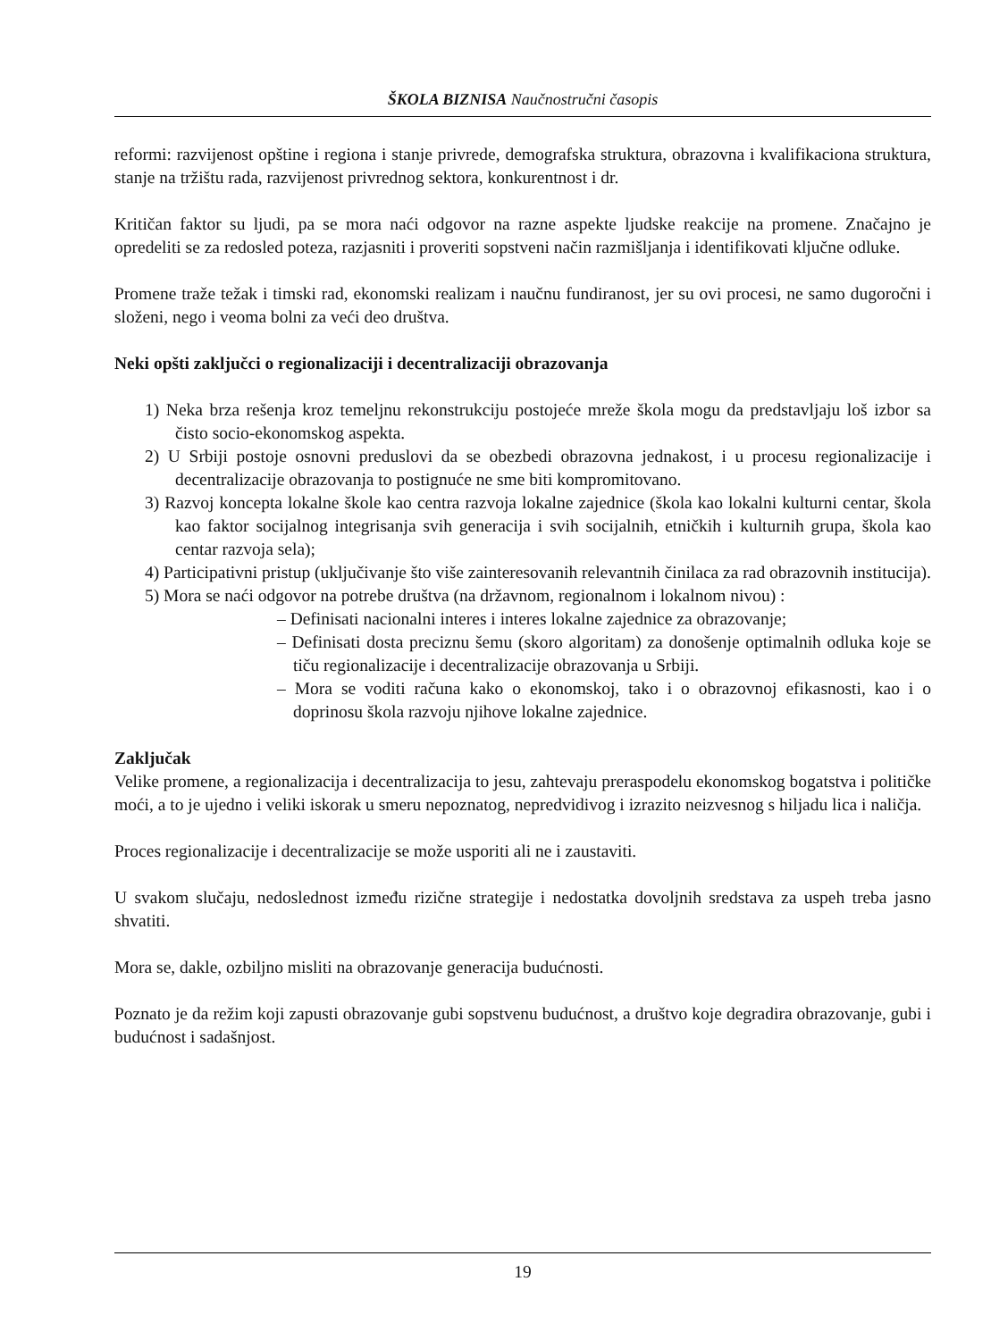ŠKOLA BIZNISA Naučnostručni časopis
reformi: razvijenost opštine i regiona i stanje privrede, demografska struktura, obrazovna i kvalifikaciona struktura, stanje na tržištu rada, razvijenost privrednog sektora, konkurentnost i dr.
Kritičan faktor su ljudi, pa se mora naći odgovor na razne aspekte ljudske reakcije na promene. Značajno je opredeliti se za redosled poteza, razjasniti i proveriti sopstveni način razmišljanja i identifikovati ključne odluke.
Promene traže težak i timski rad, ekonomski realizam i naučnu fundiranost, jer su ovi procesi, ne samo dugoročni i složeni, nego i veoma bolni za veći deo društva.
Neki opšti zaključci o regionalizaciji i decentralizaciji obrazovanja
1) Neka brza rešenja kroz temeljnu rekonstrukciju postojeće mreže škola mogu da predstavljaju loš izbor sa čisto socio-ekonomskog aspekta.
2) U Srbiji postoje osnovni preduslovi da se obezbedi obrazovna jednakost, i u procesu regionalizacije i decentralizacije obrazovanja to postignuće ne sme biti kompromitovano.
3) Razvoj koncepta lokalne škole kao centra razvoja lokalne zajednice (škola kao lokalni kulturni centar, škola kao faktor socijalnog integrisanja svih generacija i svih socijalnih, etničkih i kulturnih grupa, škola kao centar razvoja sela);
4) Participativni pristup (uključivanje što više zainteresovanih relevantnih činilaca za rad obrazovnih institucija).
5) Mora se naći odgovor na potrebe društva (na državnom, regionalnom i lokalnom nivou) :
– Definisati nacionalni interes i interes lokalne zajednice za obrazovanje;
– Definisati dosta preciznu šemu (skoro algoritam) za donošenje optimalnih odluka koje se tiču regionalizacije i decentralizacije obrazovanja u Srbiji.
– Mora se voditi računa kako o ekonomskoj, tako i o obrazovnoj efikasnosti, kao i o doprinosu škola razvoju njihove lokalne zajednice.
Zaključak
Velike promene, a regionalizacija i decentralizacija to jesu, zahtevaju preraspodelu ekonomskog bogatstva i političke moći, a to je ujedno i veliki iskorak u smeru nepoznatog, nepredvidivog i izrazito neizvesnog s hiljadu lica i naličja.
Proces regionalizacije i decentralizacije se može usporiti ali ne i zaustaviti.
U svakom slučaju, nedoslednost između rizične strategije i nedostatka dovoljnih sredstava za uspeh treba jasno shvatiti.
Mora se, dakle, ozbiljno misliti na obrazovanje generacija budućnosti.
Poznato je da režim koji zapusti obrazovanje gubi sopstvenu budućnost, a društvo koje degradira obrazovanje, gubi i budućnost i sadašnjost.
19